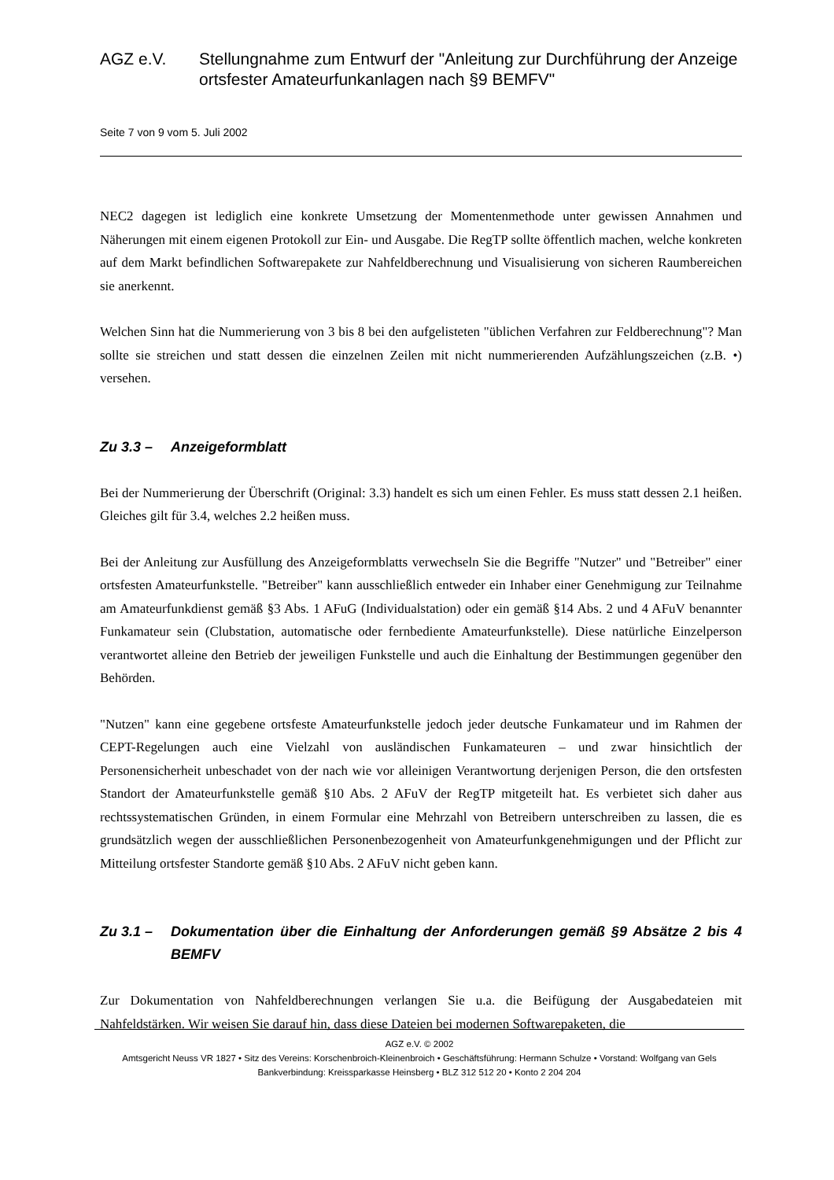AGZ e.V. Stellungnahme zum Entwurf der "Anleitung zur Durchführung der Anzeige ortsfester Amateurfunkanlagen nach §9 BEMFV"
Seite 7 von 9 vom 5. Juli 2002
NEC2 dagegen ist lediglich eine konkrete Umsetzung der Momentenmethode unter gewissen Annahmen und Näherungen mit einem eigenen Protokoll zur Ein- und Ausgabe. Die RegTP sollte öffentlich machen, welche konkreten auf dem Markt befindlichen Softwarepakete zur Nahfeldberechnung und Visualisierung von sicheren Raumbereichen sie anerkennt.
Welchen Sinn hat die Nummerierung von 3 bis 8 bei den aufgelisteten "üblichen Verfahren zur Feldberechnung"? Man sollte sie streichen und statt dessen die einzelnen Zeilen mit nicht nummerierenden Aufzählungszeichen (z.B. •) versehen.
Zu 3.3 – Anzeigeformblatt
Bei der Nummerierung der Überschrift (Original: 3.3) handelt es sich um einen Fehler. Es muss statt dessen 2.1 heißen. Gleiches gilt für 3.4, welches 2.2 heißen muss.
Bei der Anleitung zur Ausfüllung des Anzeigeformblatts verwechseln Sie die Begriffe "Nutzer" und "Betreiber" einer ortsfesten Amateurfunkstelle. "Betreiber" kann ausschließlich entweder ein Inhaber einer Genehmigung zur Teilnahme am Amateurfunkdienst gemäß §3 Abs. 1 AFuG (Individualstation) oder ein gemäß §14 Abs. 2 und 4 AFuV benannter Funkamateur sein (Clubstation, automatische oder fernbediente Amateurfunkstelle). Diese natürliche Einzelperson verantwortet alleine den Betrieb der jeweiligen Funkstelle und auch die Einhaltung der Bestimmungen gegenüber den Behörden.
"Nutzen" kann eine gegebene ortsfeste Amateurfunkstelle jedoch jeder deutsche Funkamateur und im Rahmen der CEPT-Regelungen auch eine Vielzahl von ausländischen Funkamateuren – und zwar hinsichtlich der Personensicherheit unbeschadet von der nach wie vor alleinigen Verantwortung derjenigen Person, die den ortsfesten Standort der Amateurfunkstelle gemäß §10 Abs. 2 AFuV der RegTP mitgeteilt hat. Es verbietet sich daher aus rechtssystematischen Gründen, in einem Formular eine Mehrzahl von Betreibern unterschreiben zu lassen, die es grundsätzlich wegen der ausschließlichen Personenbezogenheit von Amateurfunkgenehmigungen und der Pflicht zur Mitteilung ortsfester Standorte gemäß §10 Abs. 2 AFuV nicht geben kann.
Zu 3.1 – Dokumentation über die Einhaltung der Anforderungen gemäß §9 Absätze 2 bis 4 BEMFV
Zur Dokumentation von Nahfeldberechnungen verlangen Sie u.a. die Beifügung der Ausgabedateien mit Nahfeldstärken. Wir weisen Sie darauf hin, dass diese Dateien bei modernen Softwarepaketen, die
AGZ e.V. © 2002
Amtsgericht Neuss VR 1827 • Sitz des Vereins: Korschenbroich-Kleinenbroich • Geschäftsführung: Hermann Schulze • Vorstand: Wolfgang van Gels
Bankverbindung: Kreissparkasse Heinsberg • BLZ 312 512 20 • Konto 2 204 204